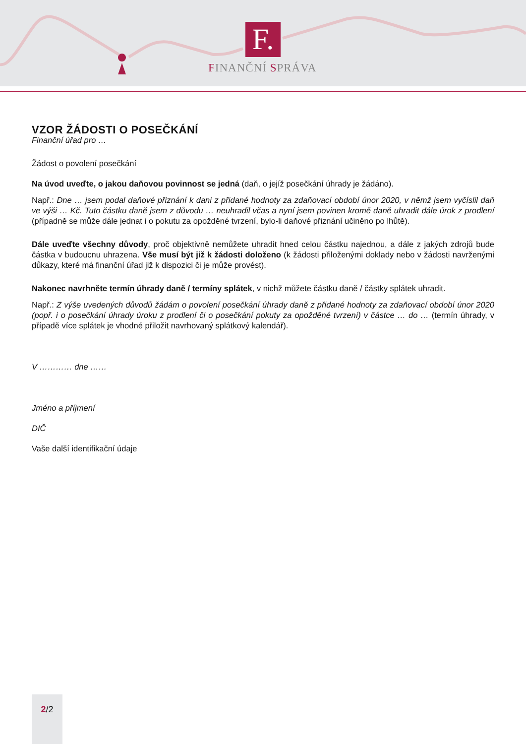F.
FINANČNÍ SPRÁVA
VZOR ŽÁDOSTI O POSEČKÁNÍ
Finanční úřad pro …
Žádost o povolení posečkání
Na úvod uveďte, o jakou daňovou povinnost se jedná (daň, o jejíž posečkání úhrady je žádáno).
Např.: Dne … jsem podal daňové přiznání k dani z přidané hodnoty za zdaňovací období únor 2020, v němž jsem vyčíslil daň ve výši … Kč. Tuto částku daně jsem z důvodu … neuhradil včas a nyní jsem povinen kromě daně uhradit dále úrok z prodlení (případně se může dále jednat i o pokutu za opožděné tvrzení, bylo-li daňové přiznání učiněno po lhůtě).
Dále uveďte všechny důvody, proč objektivně nemůžete uhradit hned celou částku najednou, a dále z jakých zdrojů bude částka v budoucnu uhrazena. Vše musí být již k žádosti doloženo (k žádosti přiloženými doklady nebo v žádosti navrženými důkazy, které má finanční úřad již k dispozici či je může provést).
Nakonec navrhněte termín úhrady daně / termíny splátek, v nichž můžete částku daně / částky splátek uhradit.
Např.: Z výše uvedených důvodů žádám o povolení posečkání úhrady daně z přidané hodnoty za zdaňovací období únor 2020 (popř. i o posečkání úhrady úroku z prodlení či o posečkání pokuty za opožděné tvrzení) v částce … do … (termín úhrady, v případě více splátek je vhodné přiložit navrhovaný splátkový kalendář).
V ………… dne ……
Jméno a příjmení
DIČ
Vaše další identifikační údaje
2/2